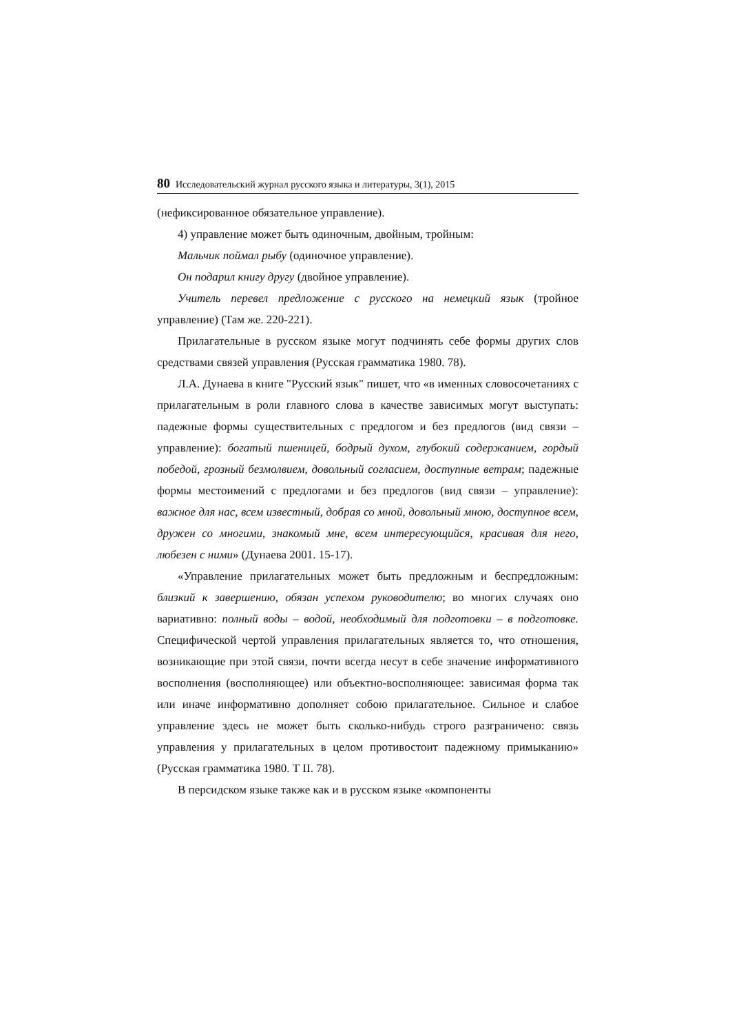80 Исследовательский журнал русского языка и литературы, 3(1), 2015
(нефиксированное обязательное управление).
4) управление может быть одиночным, двойным, тройным:
Мальчик поймал рыбу (одиночное управление).
Он подарил книгу другу (двойное управление).
Учитель перевел предложение с русского на немецкий язык (тройное управление) (Там же. 220-221).
Прилагательные в русском языке могут подчинять себе формы других слов средствами связей управления (Русская грамматика 1980. 78).
Л.А. Дунаева в книге "Русский язык" пишет, что «в именных словосочетаниях с прилагательным в роли главного слова в качестве зависимых могут выступать: падежные формы существительных с предлогом и без предлогов (вид связи – управление): богатый пшеницей, бодрый духом, глубокий содержанием, гордый победой, грозный безмолвием, довольный согласием, доступные ветрам; падежные формы местоимений с предлогами и без предлогов (вид связи – управление): важное для нас, всем известный, добрая со мной, довольный мною, доступное всем, дружен со многими, знакомый мне, всем интересующийся, красивая для него, любезен с ними» (Дунаева 2001. 15-17).
«Управление прилагательных может быть предложным и беспредложным: близкий к завершению, обязан успехом руководителю; во многих случаях оно вариативно: полный воды – водой, необходимый для подготовки – в подготовке. Специфической чертой управления прилагательных является то, что отношения, возникающие при этой связи, почти всегда несут в себе значение информативного восполнения (восполняющее) или объектно-восполняющее: зависимая форма так или иначе информативно дополняет собою прилагательное. Сильное и слабое управление здесь не может быть сколько-нибудь строго разграничено: связь управления у прилагательных в целом противостоит падежному примыканию» (Русская грамматика 1980. Т II. 78).
В персидском языке также как и в русском языке «компоненты